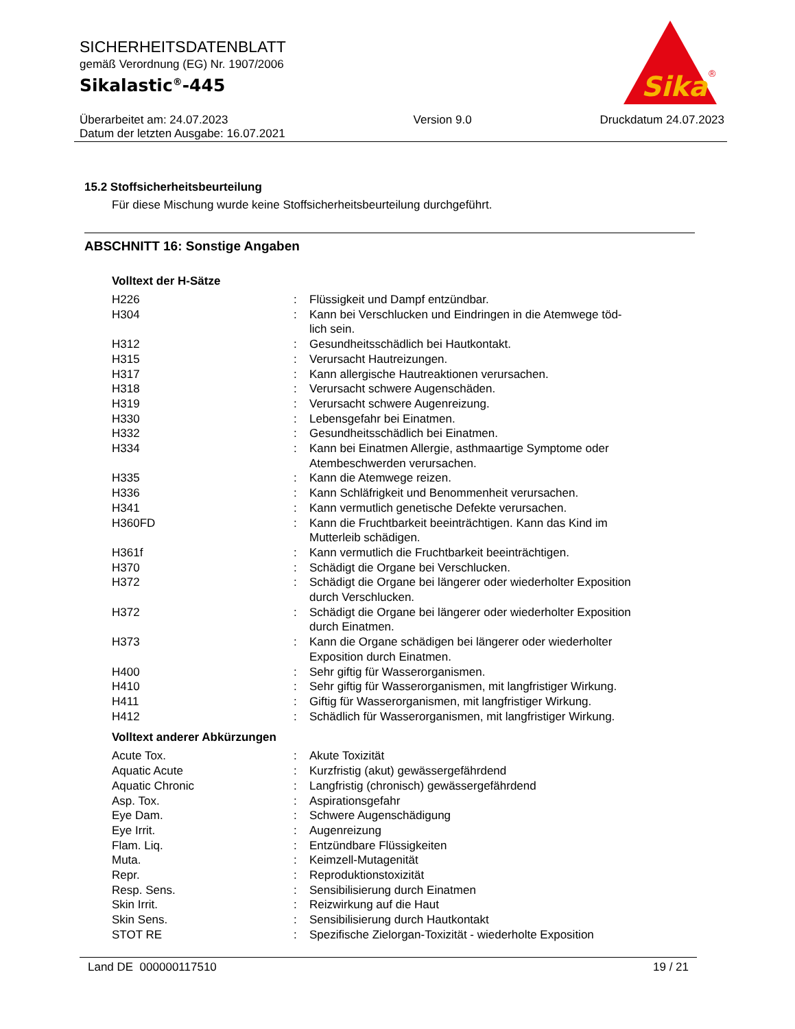SICHERHEITSDATENBLATT
gemäß Verordnung (EG) Nr. 1907/2006
Sikalastic<sup>®</sup>-445
Überarbeitet am: 24.07.2023
Datum der letzten Ausgabe: 16.07.2021
Version 9.0 Druckdatum 24.07.2023
Sika
®
15.2 Stoffsicherheitsbeurteilung
Für diese Mischung wurde keine Stoffsicherheitsbeurteilung durchgeführt.
ABSCHNITT 16: Sonstige Angaben
Volltext der H-Sätze
| H226 | : | Flüssigkeit und Dampf entzündbar. |
| H304 | : | Kann bei Verschlucken und Eindringen in die Atemwege töd- lich sein. |
| H312 | : | Gesundheitsschädlich bei Hautkontakt. |
| H315 | : | Verursacht Hautreizungen. |
| H317 | : | Kann allergische Hautreaktionen verursachen. |
| H318 | : | Verursacht schwere Augenschäden. |
| H319 | : | Verursacht schwere Augenreizung. |
| H330 | : | Lebensgefahr bei Einatmen. |
| H332 | : | Gesundheitsschädlich bei Einatmen. |
| H334 | : | Kann bei Einatmen Allergie, asthmaartige Symptome oder Atembeschwerden verursachen. |
| H335 | : | Kann die Atemwege reizen. |
| H336 | : | Kann Schläfrigkeit und Benommenheit verursachen. |
| H341 | : | Kann vermutlich genetische Defekte verursachen. |
| H360FD | : | Kann die Fruchtbarkeit beeinträchtigen. Kann das Kind im Mutterleib schädigen. |
| H361f | : | Kann vermutlich die Fruchtbarkeit beeinträchtigen. |
| H370 | : | Schädigt die Organe bei Verschlucken. |
| H372 | : | Schädigt die Organe bei längerer oder wiederholter Exposition durch Verschlucken. |
| H372 | : | Schädigt die Organe bei längerer oder wiederholter Exposition durch Einatmen. |
| H373 | : | Kann die Organe schädigen bei längerer oder wiederholter Exposition durch Einatmen. |
| H400 | : | Sehr giftig für Wasserorganismen. |
| H410 | : | Sehr giftig für Wasserorganismen, mit langfristiger Wirkung. |
| H411 | : | Giftig für Wasserorganismen, mit langfristiger Wirkung. |
| H412 | : | Schädlich für Wasserorganismen, mit langfristiger Wirkung. |
Volltext anderer Abkürzungen
| Acute Tox. | : | Akute Toxizität |
| Aquatic Acute | : | Kurzfristig (akut) gewässergefährdend |
| Aquatic Chronic | : | Langfristig (chronisch) gewässergefährdend |
| Asp. Tox. | : | Aspirationsgefahr |
| Eye Dam. | : | Schwere Augenschädigung |
| Eye Irrit. | : | Augenreizung |
| Flam. Liq. | : | Entzündbare Flüssigkeiten |
| Muta. | : | Keimzell-Mutagenität |
| Repr. | : | Reproduktionstoxizität |
| Resp. Sens. | : | Sensibilisierung durch Einatmen |
| Skin Irrit. | : | Reizwirkung auf die Haut |
| Skin Sens. | : | Sensibilisierung durch Hautkontakt |
| STOT RE | : | Spezifische Zielorgan-Toxizität - wiederholte Exposition |
Land DE 000000117510 19 / 21